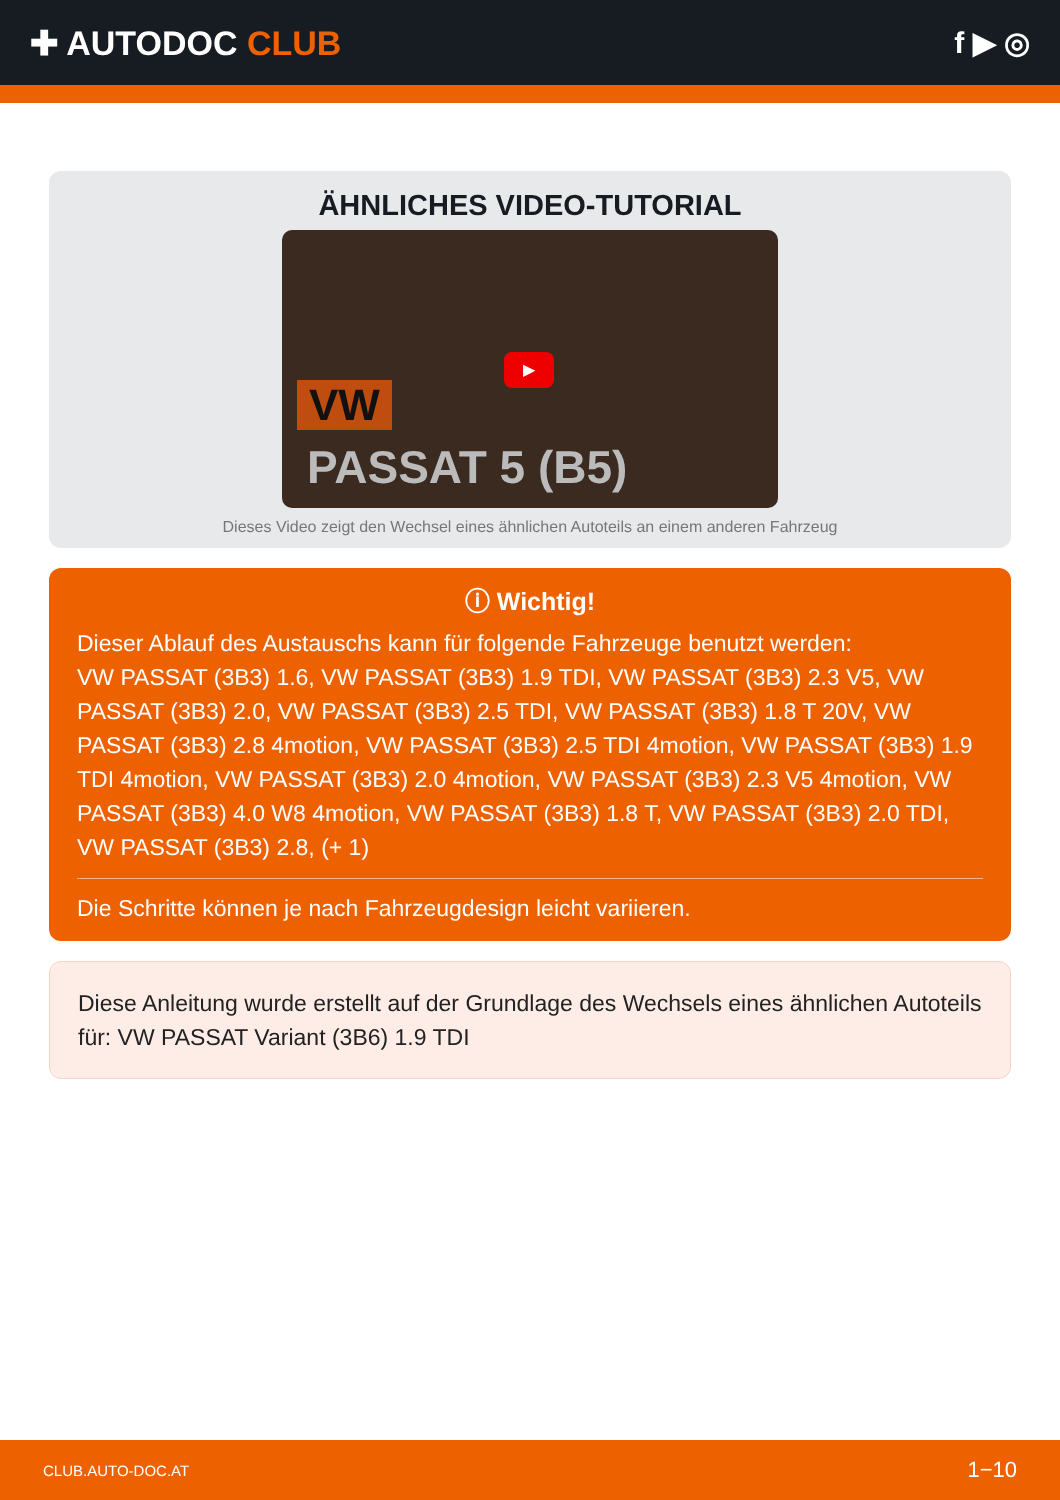✚ AUTODOC CLUB f ▶ ◎
ÄHNLICHES VIDEO-TUTORIAL
▶
VW
PASSAT 5 (B5)
Dieses Video zeigt den Wechsel eines ähnlichen Autoteils an einem anderen Fahrzeug
ⓘ Wichtig!
Dieser Ablauf des Austauschs kann für folgende Fahrzeuge benutzt werden:
VW PASSAT (3B3) 1.6, VW PASSAT (3B3) 1.9 TDI, VW PASSAT (3B3) 2.3 V5, VW PASSAT (3B3) 2.0, VW PASSAT (3B3) 2.5 TDI, VW PASSAT (3B3) 1.8 T 20V, VW PASSAT (3B3) 2.8 4motion, VW PASSAT (3B3) 2.5 TDI 4motion, VW PASSAT (3B3) 1.9 TDI 4motion, VW PASSAT (3B3) 2.0 4motion, VW PASSAT (3B3) 2.3 V5 4motion, VW PASSAT (3B3) 4.0 W8 4motion, VW PASSAT (3B3) 1.8 T, VW PASSAT (3B3) 2.0 TDI, VW PASSAT (3B3) 2.8, (+ 1)
Die Schritte können je nach Fahrzeugdesign leicht variieren.
Diese Anleitung wurde erstellt auf der Grundlage des Wechsels eines ähnlichen Autoteils für: VW PASSAT Variant (3B6) 1.9 TDI
CLUB.AUTO-DOC.AT 1−10